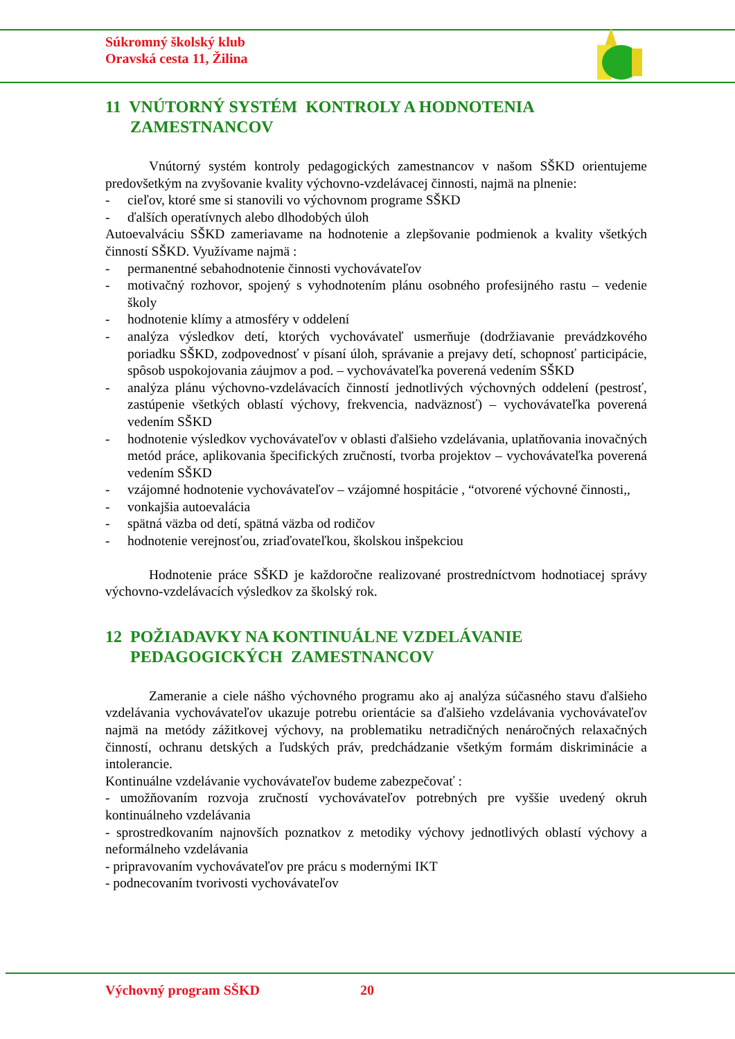Súkromný školský klub
Oravská cesta 11, Žilina
11 VNÚTORNÝ SYSTÉM KONTROLY A HODNOTENIA
ZAMESTNANCOV
Vnútorný systém kontroly pedagogických zamestnancov v našom SŠKD orientujeme predovšetkým na zvyšovanie kvality výchovno-vzdelávacej činnosti, najmä na plnenie:
- cieľov, ktoré sme si stanovili vo výchovnom programe SŠKD
- ďalších operatívnych alebo dlhodobých úloh
Autoevalváciu SŠKD zameriavame na hodnotenie a zlepšovanie podmienok a kvality všetkých činností SŠKD. Využívame najmä :
- permanentné sebahodnotenie činnosti vychovávateľov
- motivačný rozhovor, spojený s vyhodnotením plánu osobného profesijného rastu – vedenie školy
- hodnotenie klímy a atmosféry v oddelení
- analýza výsledkov detí, ktorých vychovávateľ usmerňuje (dodržiavanie prevádzkového poriadku SŠKD, zodpovednosť v písaní úloh, správanie a prejavy detí, schopnosť participácie, spôsob uspokojovania záujmov a pod. – vychovávateľka poverená vedením SŠKD
- analýza plánu výchovno-vzdelávacích činností jednotlivých výchovných oddelení (pestrosť, zastúpenie všetkých oblastí výchovy, frekvencia, nadväznosť) – vychovávateľka poverená vedením SŠKD
- hodnotenie výsledkov vychovávateľov v oblasti ďalšieho vzdelávania, uplatňovania inovačných metód práce, aplikovania špecifických zručností, tvorba projektov – vychovávateľka poverená vedením SŠKD
- vzájomné hodnotenie vychovávateľov – vzájomné hospitácie , “otvorené výchovné činnosti,,
- vonkajšia autoevalácia
- spätná väzba od detí, spätná väzba od rodičov
- hodnotenie verejnosťou, zriaďovateľkou, školskou inšpekciou
Hodnotenie práce SŠKD je každoročne realizované prostredníctvom hodnotiacej správy výchovno-vzdelávacích výsledkov za školský rok.
12 POŽIADAVKY NA KONTINUÁLNE VZDELÁVANIE
PEDAGOGICKÝCH ZAMESTNANCOV
Zameranie a ciele nášho výchovného programu ako aj analýza súčasného stavu ďalšieho vzdelávania vychovávateľov ukazuje potrebu orientácie sa ďalšieho vzdelávania vychovávateľov najmä na metódy zážitkovej výchovy, na problematiku netradičných nenáročných relaxačných činností, ochranu detských a ľudských práv, predchádzanie všetkým formám diskriminácie a intolerancie.
Kontinuálne vzdelávanie vychovávateľov budeme zabezpečovať :
- umožňovaním rozvoja zručností vychovávateľov potrebných pre vyššie uvedený okruh kontinuálneho vzdelávania
- sprostredkovaním najnovších poznatkov z metodiky výchovy jednotlivých oblastí výchovy a neformálneho vzdelávania
- pripravovaním vychovávateľov pre prácu s modernými IKT
- podnecovaním tvorivosti vychovávateľov
Výchovný program SŠKD 20